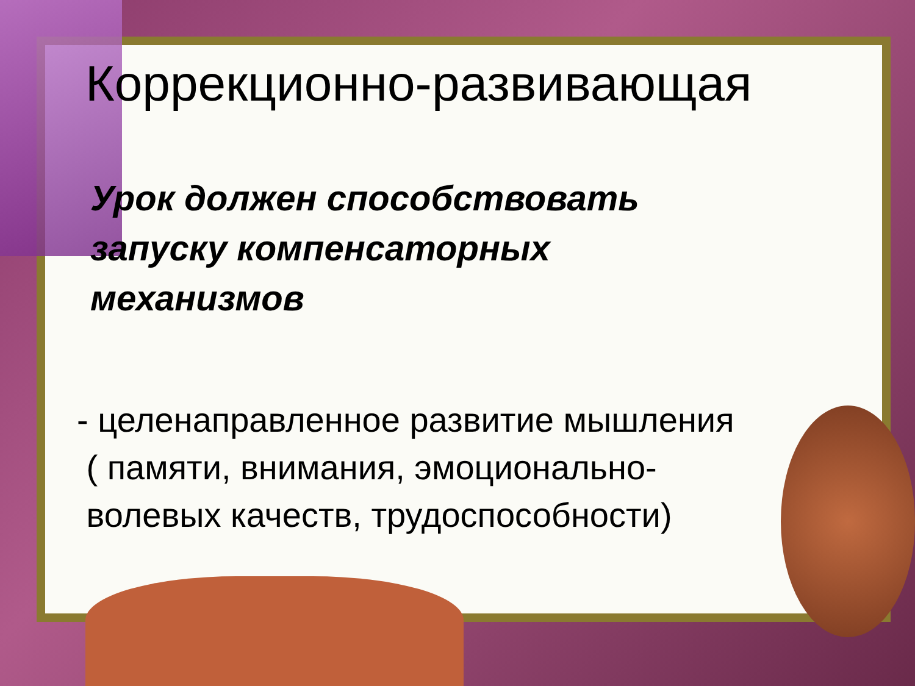Коррекционно-развивающая
Урок должен способствовать
запуску компенсаторных
механизмов
- целенаправленное развитие мышления
( памяти, внимания, эмоционально-
волевых качеств, трудоспособности)